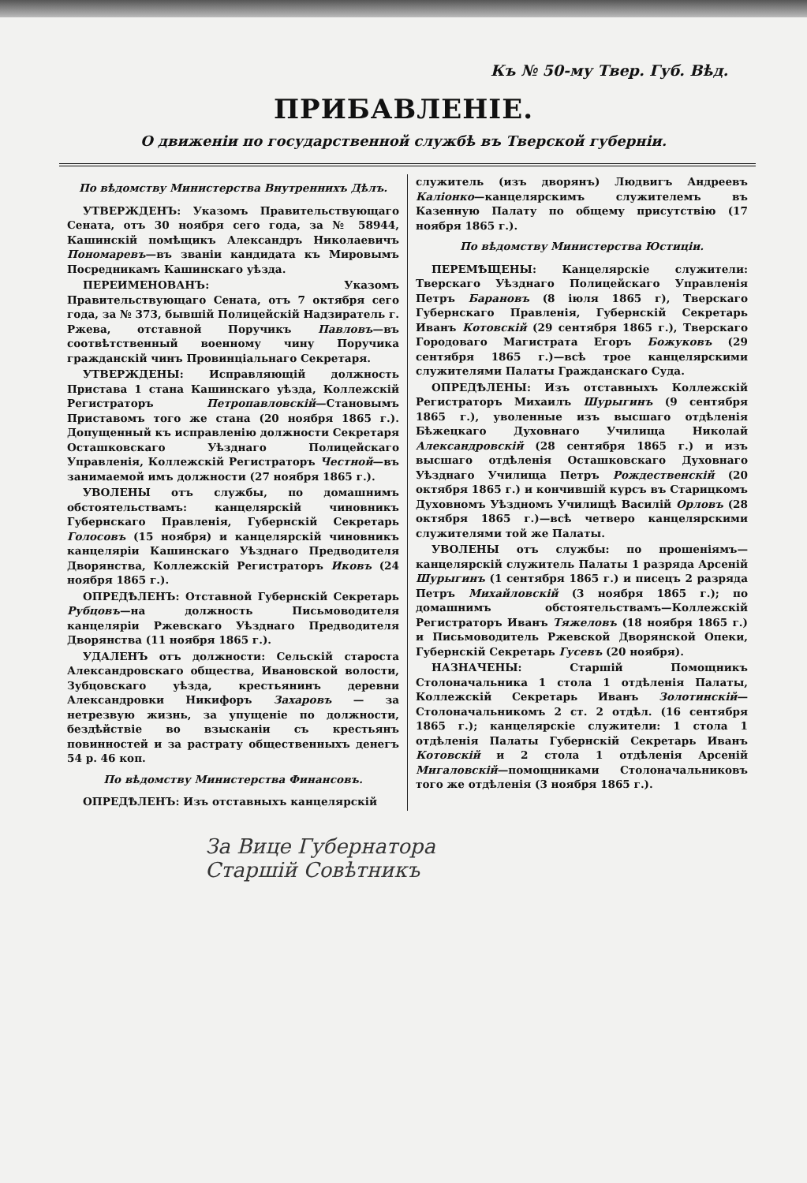Къ № 50-му Твер. Губ. Вѣд.
ПРИБАВЛЕНІЕ.
О движеніи по государственной службѣ въ Тверской губерніи.
По вѣдомству Министерства Внутреннихъ Дѣлъ.
УТВЕРЖДЕНЪ: Указомъ Правительствующаго Сената, отъ 30 ноября сего года, за № 58944, Кашинскій помѣщикъ Александръ Николаевичъ Пономаревъ—въ званіи кандидата къ Мировымъ Посредникамъ Кашинскаго уѣзда.
ПЕРЕИМЕНОВАНЪ: Указомъ Правительствующаго Сената, отъ 7 октября сего года, за № 373, бывшій Полицейскій Надзиратель г. Ржева, отставной Поручикъ Павловъ—въ соотвѣтственный военному чину Поручика гражданскій чинъ Провинціальнаго Секретаря.
УТВЕРЖДЕНЫ: Исправляющій должность Пристава 1 стана Кашинскаго уѣзда, Коллежскій Регистраторъ Петропавловскій—Становымъ Приставомъ того же стана (20 ноября 1865 г.). Допущенный къ исправленію должности Секретаря Осташковскаго Уѣзднаго Полицейскаго Управленія, Коллежскій Регистраторъ Честной—въ занимаемой имъ должности (27 ноября 1865 г.).
УВОЛЕНЫ отъ службы, по домашнимъ обстоятельствамъ: канцелярскій чиновникъ Губернскаго Правленія, Губернскій Секретарь Голосовъ (15 ноября) и канцелярскій чиновникъ канцеляріи Кашинскаго Уѣзднаго Предводителя Дворянства, Коллежскій Регистраторъ Иковъ (24 ноября 1865 г.).
ОПРЕДѢЛЕНЪ: Отставной Губернскій Секретарь Рубцовъ—на должность Письмоводителя канцеляріи Ржевскаго Уѣзднаго Предводителя Дворянства (11 ноября 1865 г.).
УДАЛЕНЪ отъ должности: Сельскій староста Александровскаго общества, Ивановской волости, Зубцовскаго уѣзда, крестьянинъ деревни Александровки Никифоръ Захаровъ — за нетрезвую жизнь, за упущеніе по должности, бездѣйствіе во взысканіи съ крестьянъ повинностей и за растрату общественныхъ денегъ 54 р. 46 коп.
По вѣдомству Министерства Финансовъ.
ОПРЕДѢЛЕНЪ: Изъ отставныхъ канцелярскій
служитель (изъ дворянъ) Людвигъ Андреевъ Каліонко—канцелярскимъ служителемъ въ Казенную Палату по общему присутствію (17 ноября 1865 г.).
По вѣдомству Министерства Юстиціи.
ПЕРЕМѢЩЕНЫ: Канцелярскіе служители: Тверскаго Уѣзднаго Полицейскаго Управленія Петръ Барановъ (8 іюля 1865 г), Тверскаго Губернскаго Правленія, Губернскій Секретарь Иванъ Котовскій (29 сентября 1865 г.), Тверскаго Городоваго Магистрата Егоръ Божуковъ (29 сентября 1865 г.)—всѣ трое канцелярскими служителями Палаты Гражданскаго Суда.
ОПРЕДѢЛЕНЫ: Изъ отставныхъ Коллежскій Регистраторъ Михаилъ Шурыгинъ (9 сентября 1865 г.), уволенные изъ высшаго отдѣленія Бѣжецкаго Духовнаго Училища Николай Александровскій (28 сентября 1865 г.) и изъ высшаго отдѣленія Осташковскаго Духовнаго Уѣзднаго Училища Петръ Рождественскій (20 октября 1865 г.) и кончившій курсъ въ Старицкомъ Духовномъ Уѣздномъ Училищѣ Василій Орловъ (28 октября 1865 г.)—всѣ четверо канцелярскими служителями той же Палаты.
УВОЛЕНЫ отъ службы: по прошеніямъ—канцелярскій служитель Палаты 1 разряда Арсеній Шурыгинъ (1 сентября 1865 г.) и писецъ 2 разряда Петръ Михайловскій (3 ноября 1865 г.); по домашнимъ обстоятельствамъ—Коллежскій Регистраторъ Иванъ Тяжеловъ (18 ноября 1865 г.) и Письмоводитель Ржевской Дворянской Опеки, Губернскій Секретарь Гусевъ (20 ноября).
НАЗНАЧЕНЫ: Старшій Помощникъ Столоначальника 1 стола 1 отдѣленія Палаты, Коллежскій Секретарь Иванъ Золотинскій—Столоначальникомъ 2 ст. 2 отдѣл. (16 сентября 1865 г.); канцелярскіе служители: 1 стола 1 отдѣленія Палаты Губернскій Секретарь Иванъ Котовскій и 2 стола 1 отдѣленія Арсеній Мигаловскій—помощниками Столоначальниковъ того же отдѣленія (3 ноября 1865 г.).
За Вице Губернатора
Старшій Совѣтникъ